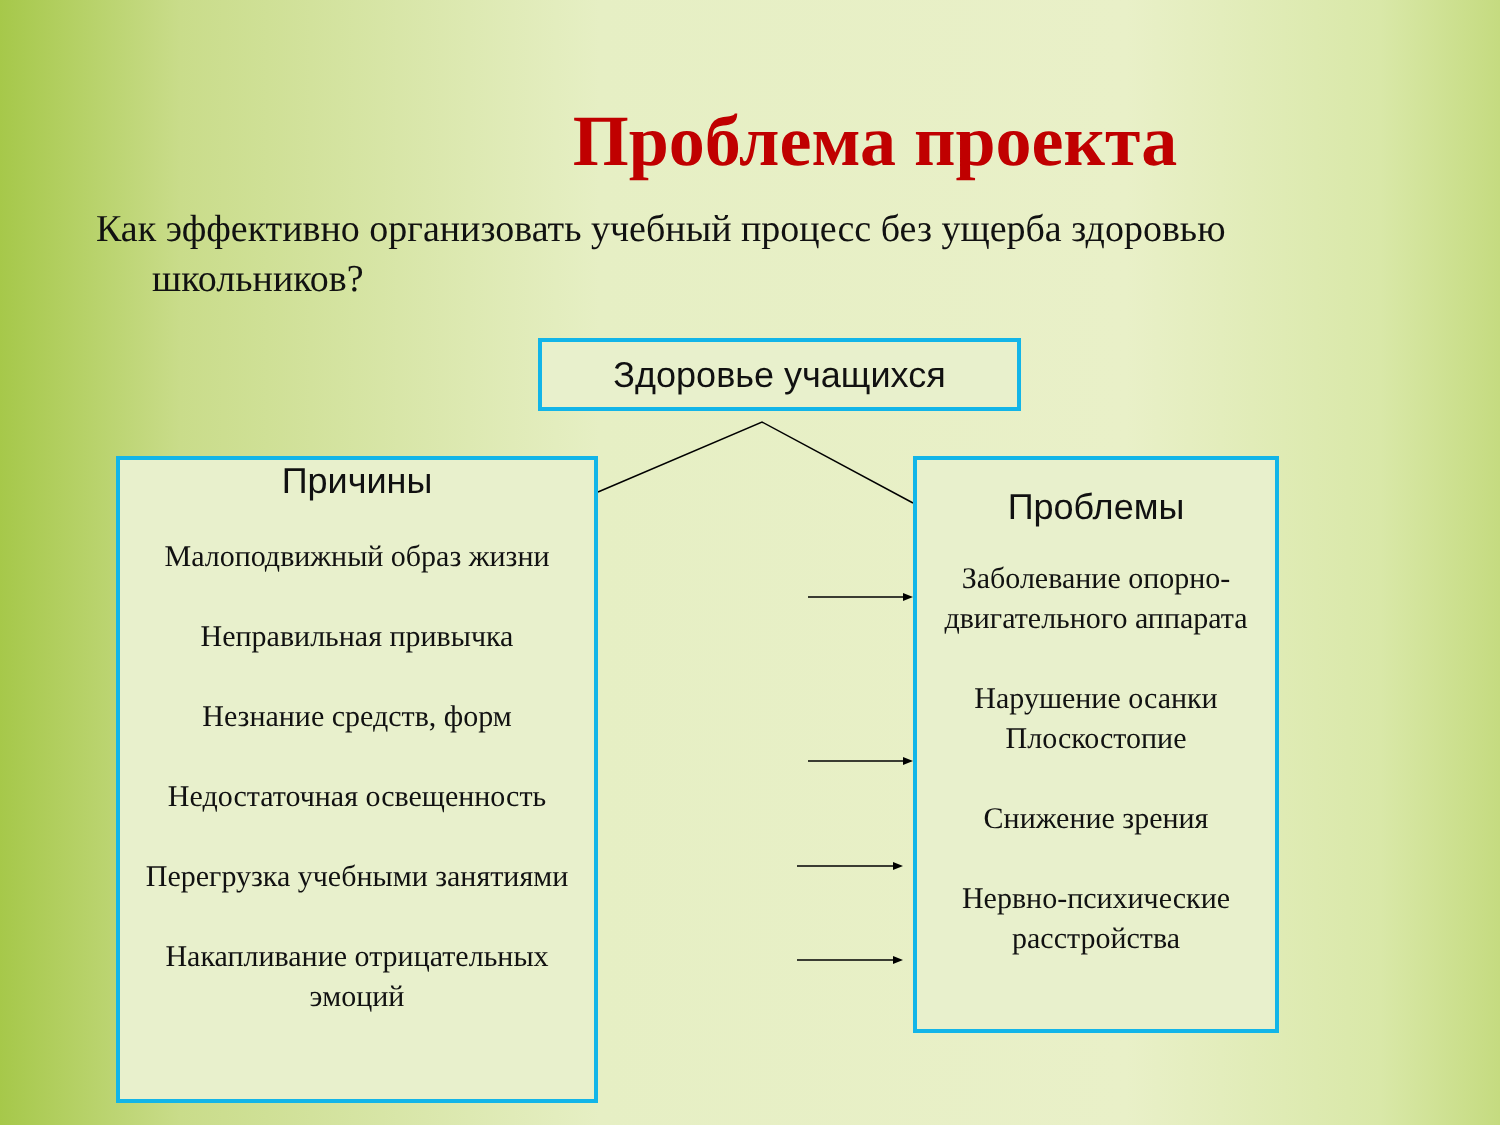Проблема проекта
Как эффективно организовать учебный процесс без ущерба здоровью
школьников?
Здоровье учащихся
Причины
Малоподвижный образ жизни
Неправильная привычка
Незнание средств, форм
Недостаточная освещенность
Перегрузка учебными занятиями
Накапливание отрицательных эмоций
Проблемы
Заболевание опорно-двигательного аппарата
Нарушение осанки Плоскостопие
Снижение зрения
Нервно-психические расстройства